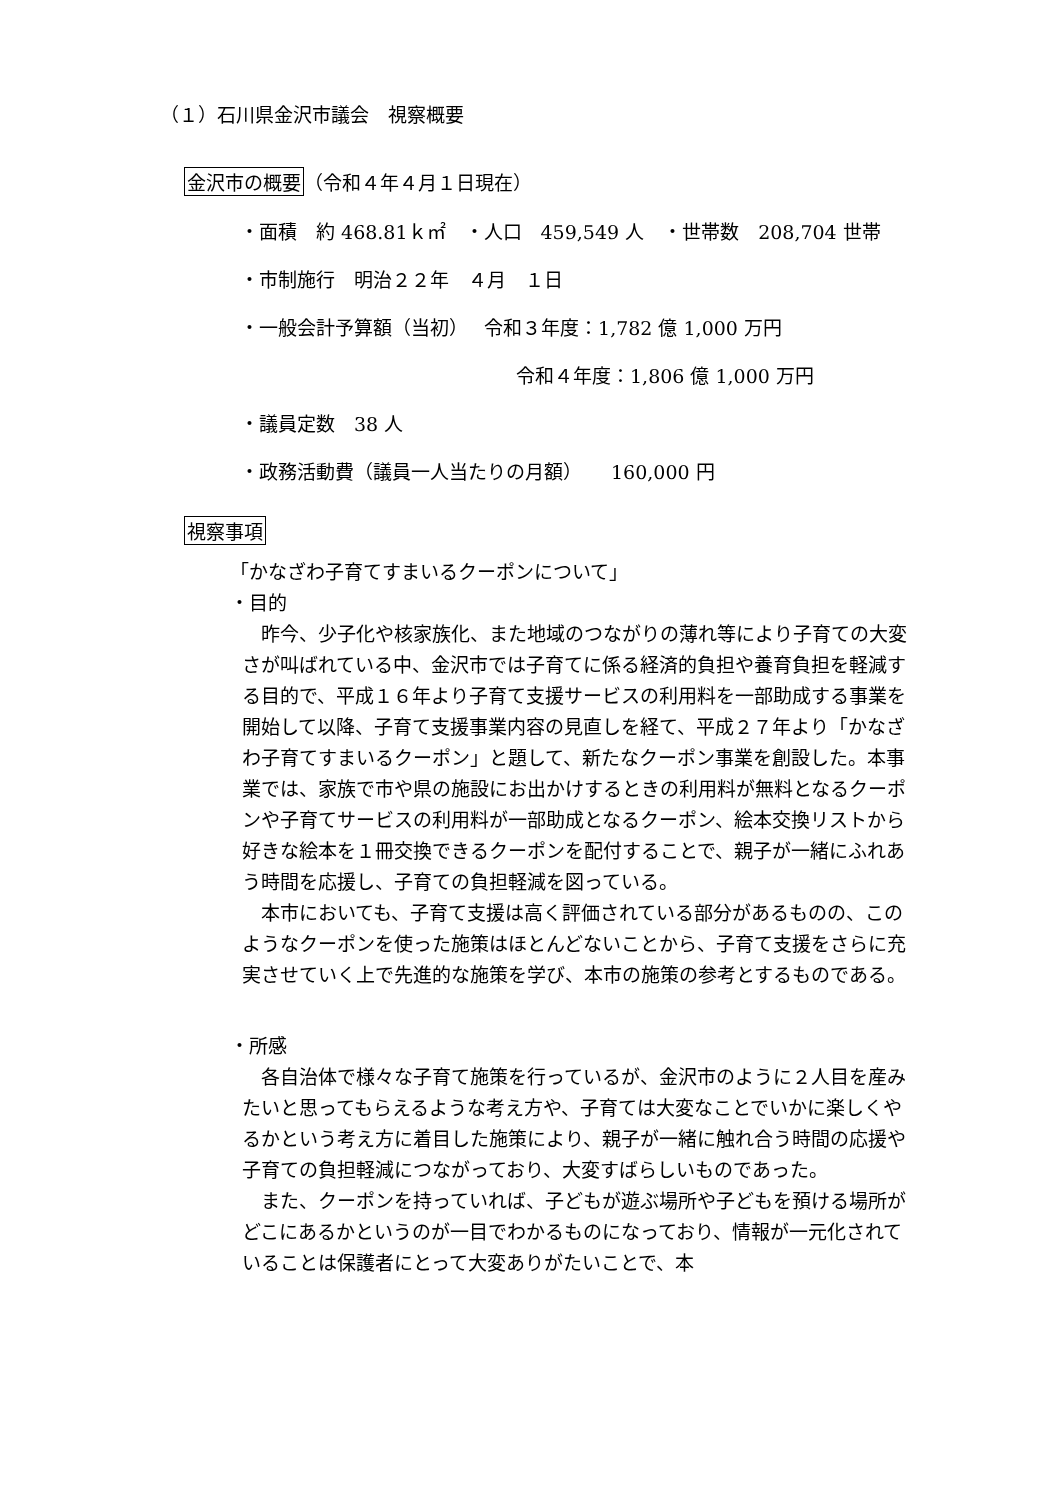（１）石川県金沢市議会　視察概要
金沢市の概要（令和４年４月１日現在）
・面積　約 468.81ｋ㎡　・人口　459,549 人　・世帯数　208,704 世帯
・市制施行　明治２２年　４月　１日
・一般会計予算額（当初）　 令和３年度：1,782 億 1,000 万円
令和４年度：1,806 億 1,000 万円
・議員定数　38 人
・政務活動費（議員一人当たりの月額）　　160,000 円
視察事項
「かなざわ子育てすまいるクーポンについて」
・目的
　昨今、少子化や核家族化、また地域のつながりの薄れ等により子育ての大変さが叫ばれている中、金沢市では子育てに係る経済的負担や養育負担を軽減する目的で、平成１６年より子育て支援サービスの利用料を一部助成する事業を開始して以降、子育て支援事業内容の見直しを経て、平成２７年より「かなざわ子育てすまいるクーポン」と題して、新たなクーポン事業を創設した。本事業では、家族で市や県の施設にお出かけするときの利用料が無料となるクーポンや子育てサービスの利用料が一部助成となるクーポン、絵本交換リストから好きな絵本を１冊交換できるクーポンを配付することで、親子が一緒にふれあう時間を応援し、子育ての負担軽減を図っている。
　本市においても、子育て支援は高く評価されている部分があるものの、このようなクーポンを使った施策はほとんどないことから、子育て支援をさらに充実させていく上で先進的な施策を学び、本市の施策の参考とするものである。
・所感
　各自治体で様々な子育て施策を行っているが、金沢市のように２人目を産みたいと思ってもらえるような考え方や、子育ては大変なことでいかに楽しくやるかという考え方に着目した施策により、親子が一緒に触れ合う時間の応援や子育ての負担軽減につながっており、大変すばらしいものであった。
　また、クーポンを持っていれば、子どもが遊ぶ場所や子どもを預ける場所がどこにあるかというのが一目でわかるものになっており、情報が一元化されていることは保護者にとって大変ありがたいことで、本